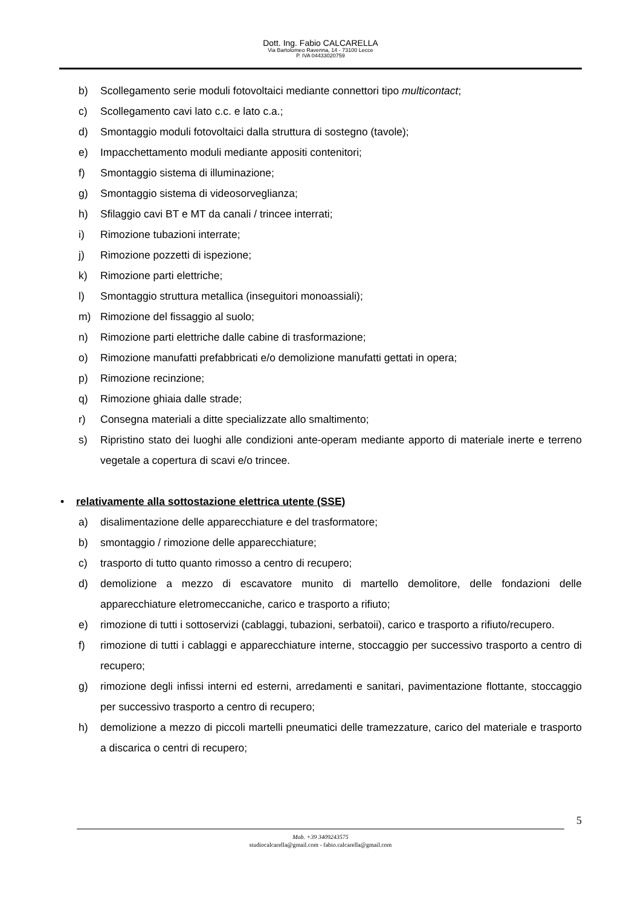Dott. Ing. Fabio CALCARELLA
Via Bartolomeo Ravenna, 14 - 73100 Lecce
P. IVA 04433020759
b) Scollegamento serie moduli fotovoltaici mediante connettori tipo multicontact;
c) Scollegamento cavi lato c.c. e lato c.a.;
d) Smontaggio moduli fotovoltaici dalla struttura di sostegno (tavole);
e) Impacchettamento moduli mediante appositi contenitori;
f) Smontaggio sistema di illuminazione;
g) Smontaggio sistema di videosorveglianza;
h) Sfilaggio cavi BT e MT da canali / trincee interrati;
i) Rimozione tubazioni interrate;
j) Rimozione pozzetti di ispezione;
k) Rimozione parti elettriche;
l) Smontaggio struttura metallica (inseguitori monoassiali);
m) Rimozione del fissaggio al suolo;
n) Rimozione parti elettriche dalle cabine di trasformazione;
o) Rimozione manufatti prefabbricati e/o demolizione manufatti gettati in opera;
p) Rimozione recinzione;
q) Rimozione ghiaia dalle strade;
r) Consegna materiali a ditte specializzate allo smaltimento;
s) Ripristino stato dei luoghi alle condizioni ante-operam mediante apporto di materiale inerte e terreno vegetale a copertura di scavi e/o trincee.
• relativamente alla sottostazione elettrica utente (SSE)
a) disalimentazione delle apparecchiature e del trasformatore;
b) smontaggio / rimozione delle apparecchiature;
c) trasporto di tutto quanto rimosso a centro di recupero;
d) demolizione a mezzo di escavatore munito di martello demolitore, delle fondazioni delle apparecchiature eletromeccaniche, carico e trasporto a rifiuto;
e) rimozione di tutti i sottoservizi (cablaggi, tubazioni, serbatoii), carico e trasporto a rifiuto/recupero.
f) rimozione di tutti i cablaggi e apparecchiature interne, stoccaggio per successivo trasporto a centro di recupero;
g) rimozione degli infissi interni ed esterni, arredamenti e sanitari, pavimentazione flottante, stoccaggio per successivo trasporto a centro di recupero;
h) demolizione a mezzo di piccoli martelli pneumatici delle tramezzature, carico del materiale e trasporto a discarica o centri di recupero;
5
Mob. +39 3409243575
studiocalcarella@gmail.com - fabio.calcarella@gmail.com